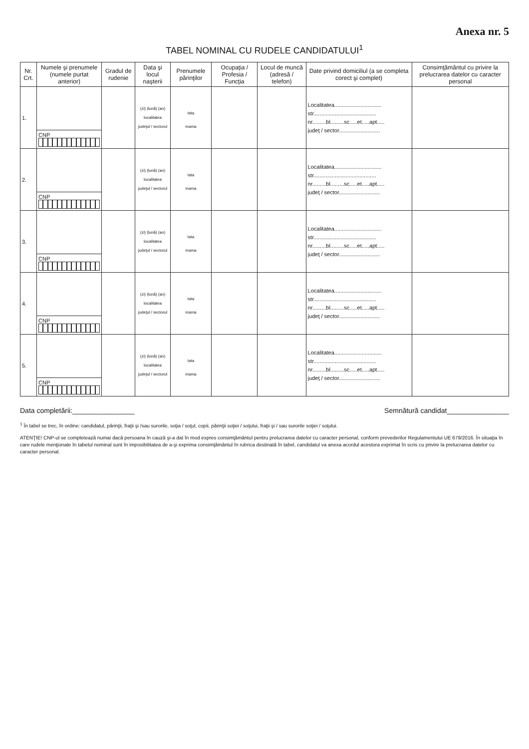Anexa nr. 5
TABEL NOMINAL CU RUDELE CANDIDATULUI<sup>1</sup>
| Nr. Crt. | Numele şi prenumele (numele purtat anterior) | Gradul de rudenie | Data şi locul naşterii | Prenumele părinţilor | Ocupaţia / Profesia / Funcţia | Locul de muncă (adresă / telefon) | Date privind domiciliul (a se completa corect şi complet) | Consimţământul cu privire la prelucrarea datelor cu caracter personal |
| --- | --- | --- | --- | --- | --- | --- | --- | --- |
| 1. | | | (zi) (lună) (an) localitatea judeţul / sectorul | tata mama | | | Localitatea............................... str......................................... nr.........bl.........sc.....et.....apt..... judeţ / sector........................... | |
| | CNP | | | | | | | |
| 2. | | | (zi) (lună) (an) localitatea judeţul / sectorul | tata mama | | | Localitatea............................... str......................................... nr.........bl.........sc.....et.....apt..... judeţ / sector........................... | |
| | CNP | | | | | | | |
| 3. | | | (zi) (lună) (an) localitatea judeţul / sectorul | tata mama | | | Localitatea............................... str......................................... nr.........bl.........sc.....et.....apt..... judeţ / sector........................... | |
| | CNP | | | | | | | |
| 4. | | | (zi) (lună) (an) localitatea judeţul / sectorul | tata mama | | | Localitatea............................... str......................................... nr.........bl.........sc.....et.....apt..... judeţ / sector........................... | |
| | CNP | | | | | | | |
| 5. | | | (zi) (lună) (an) localitatea judeţul / sectorul | tata mama | | | Localitatea............................... str......................................... nr.........bl.........sc.....et.....apt..... judeţ / sector........................... | |
| | CNP | | | | | | | |
Data completării:________________
Semnătură candidat________________
<sup>1</sup> În tabel se trec, în ordine: candidatul, părinţii, fraţii şi /sau surorile, soţia / soţul, copii, părinţii soţiei / soţului, fraţii şi / sau surorile soţiei / soţului.
ATENŢIE! CNP-ul se completează numai dacă persoana în cauză şi-a dat în mod expres consimţământul pentru prelucrarea datelor cu caracter personal, conform prevederilor Regulamentului UE 679/2016. În situaţia în care rudele menţionate în tabelul nominal sunt în imposibilitatea de a-şi exprima consimţământul în rubrica destinată în tabel, candidatul va anexa acordul acestora exprimat în scris cu privire la prelucrarea datelor cu caracter personal.